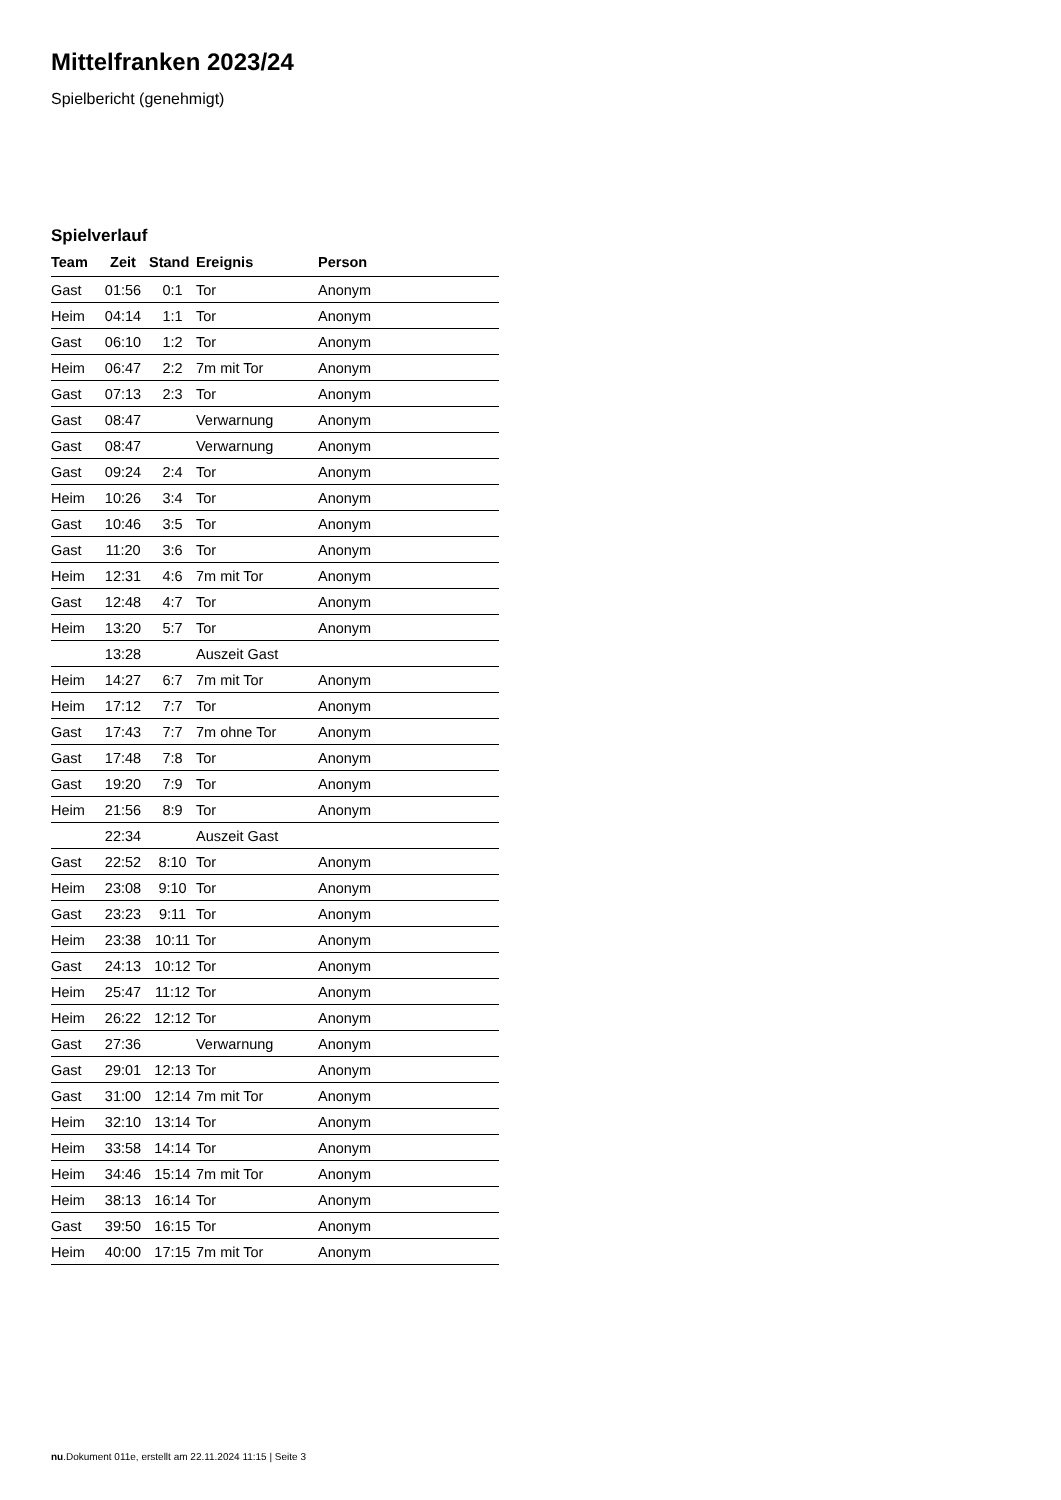Mittelfranken 2023/24
Spielbericht (genehmigt)
Spielverlauf
| Team | Zeit | Stand | Ereignis | Person |
| --- | --- | --- | --- | --- |
| Gast | 01:56 | 0:1 | Tor | Anonym |
| Heim | 04:14 | 1:1 | Tor | Anonym |
| Gast | 06:10 | 1:2 | Tor | Anonym |
| Heim | 06:47 | 2:2 | 7m mit Tor | Anonym |
| Gast | 07:13 | 2:3 | Tor | Anonym |
| Gast | 08:47 | | Verwarnung | Anonym |
| Gast | 08:47 | | Verwarnung | Anonym |
| Gast | 09:24 | 2:4 | Tor | Anonym |
| Heim | 10:26 | 3:4 | Tor | Anonym |
| Gast | 10:46 | 3:5 | Tor | Anonym |
| Gast | 11:20 | 3:6 | Tor | Anonym |
| Heim | 12:31 | 4:6 | 7m mit Tor | Anonym |
| Gast | 12:48 | 4:7 | Tor | Anonym |
| Heim | 13:20 | 5:7 | Tor | Anonym |
| | 13:28 | | Auszeit Gast | |
| Heim | 14:27 | 6:7 | 7m mit Tor | Anonym |
| Heim | 17:12 | 7:7 | Tor | Anonym |
| Gast | 17:43 | 7:7 | 7m ohne Tor | Anonym |
| Gast | 17:48 | 7:8 | Tor | Anonym |
| Gast | 19:20 | 7:9 | Tor | Anonym |
| Heim | 21:56 | 8:9 | Tor | Anonym |
| | 22:34 | | Auszeit Gast | |
| Gast | 22:52 | 8:10 | Tor | Anonym |
| Heim | 23:08 | 9:10 | Tor | Anonym |
| Gast | 23:23 | 9:11 | Tor | Anonym |
| Heim | 23:38 | 10:11 | Tor | Anonym |
| Gast | 24:13 | 10:12 | Tor | Anonym |
| Heim | 25:47 | 11:12 | Tor | Anonym |
| Heim | 26:22 | 12:12 | Tor | Anonym |
| Gast | 27:36 | | Verwarnung | Anonym |
| Gast | 29:01 | 12:13 | Tor | Anonym |
| Gast | 31:00 | 12:14 | 7m mit Tor | Anonym |
| Heim | 32:10 | 13:14 | Tor | Anonym |
| Heim | 33:58 | 14:14 | Tor | Anonym |
| Heim | 34:46 | 15:14 | 7m mit Tor | Anonym |
| Heim | 38:13 | 16:14 | Tor | Anonym |
| Gast | 39:50 | 16:15 | Tor | Anonym |
| Heim | 40:00 | 17:15 | 7m mit Tor | Anonym |
nu.Dokument 011e, erstellt am 22.11.2024 11:15 | Seite 3